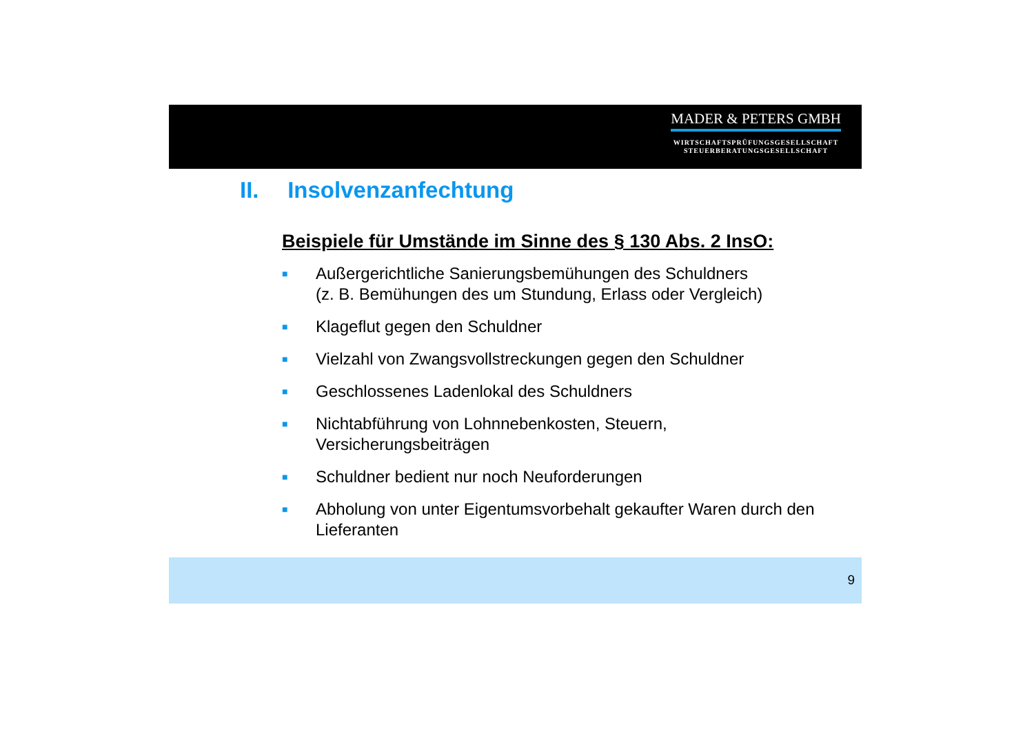MADER & PETERS GMBH
WIRTSCHAFTSPRÜFUNGSGESELLSCHAFT
STEUERBERATUNGSGESELLSCHAFT
II. Insolvenzanfechtung
Beispiele für Umstände im Sinne des § 130 Abs. 2 InsO:
■
Außergerichtliche Sanierungsbemühungen des Schuldners
(z. B. Bemühungen des um Stundung, Erlass oder Vergleich)
■
Klageflut gegen den Schuldner
■
Vielzahl von Zwangsvollstreckungen gegen den Schuldner
■
Geschlossenes Ladenlokal des Schuldners
■
Nichtabführung von Lohnnebenkosten, Steuern,
Versicherungsbeiträgen
■
Schuldner bedient nur noch Neuforderungen
■
Abholung von unter Eigentumsvorbehalt gekaufter Waren durch den Lieferanten
9